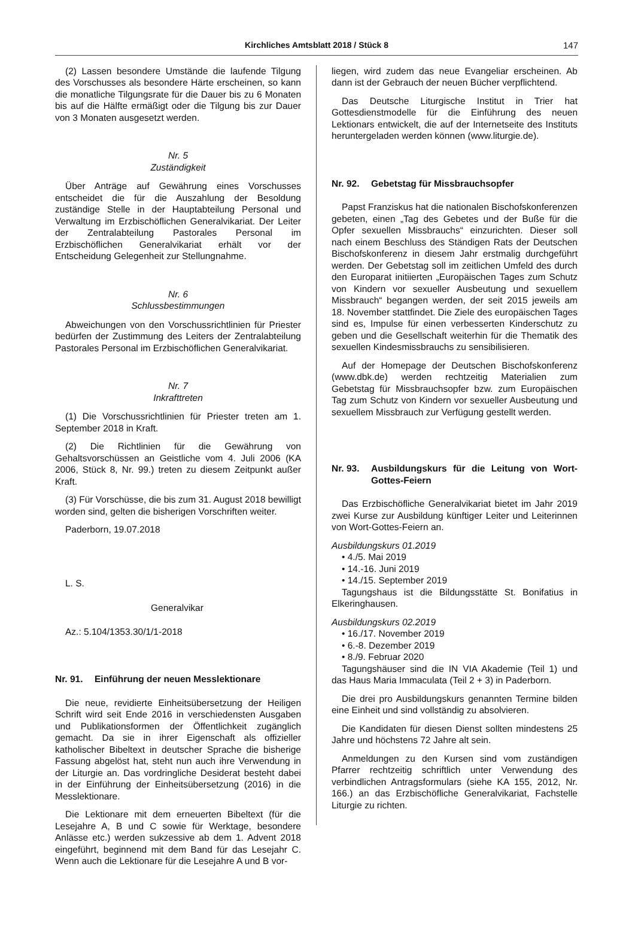Kirchliches Amtsblatt 2018 / Stück 8 147
(2) Lassen besondere Umstände die laufende Tilgung des Vorschusses als besondere Härte erscheinen, so kann die monatliche Tilgungsrate für die Dauer bis zu 6 Monaten bis auf die Hälfte ermäßigt oder die Tilgung bis zur Dauer von 3 Monaten ausgesetzt werden.
Nr. 5
Zuständigkeit
Über Anträge auf Gewährung eines Vorschusses entscheidet die für die Auszahlung der Besoldung zuständige Stelle in der Hauptabteilung Personal und Verwaltung im Erzbischöflichen Generalvikariat. Der Leiter der Zentralabteilung Pastorales Personal im Erzbischöflichen Generalvikariat erhält vor der Entscheidung Gelegenheit zur Stellungnahme.
Nr. 6
Schlussbestimmungen
Abweichungen von den Vorschussrichtlinien für Priester bedürfen der Zustimmung des Leiters der Zentralabteilung Pastorales Personal im Erzbischöflichen Generalvikariat.
Nr. 7
Inkrafttreten
(1) Die Vorschussrichtlinien für Priester treten am 1. September 2018 in Kraft.
(2) Die Richtlinien für die Gewährung von Gehaltsvorschüssen an Geistliche vom 4. Juli 2006 (KA 2006, Stück 8, Nr. 99.) treten zu diesem Zeitpunkt außer Kraft.
(3) Für Vorschüsse, die bis zum 31. August 2018 bewilligt worden sind, gelten die bisherigen Vorschriften weiter.
Paderborn, 19.07.2018
L. S.
Generalvikar
Az.: 5.104/1353.30/1/1-2018
Nr. 91. Einführung der neuen Messlektionare
Die neue, revidierte Einheitsübersetzung der Heiligen Schrift wird seit Ende 2016 in verschiedensten Ausgaben und Publikationsformen der Öffentlichkeit zugänglich gemacht. Da sie in ihrer Eigenschaft als offizieller katholischer Bibeltext in deutscher Sprache die bisherige Fassung abgelöst hat, steht nun auch ihre Verwendung in der Liturgie an. Das vordringliche Desiderat besteht dabei in der Einführung der Einheitsübersetzung (2016) in die Messlektionare.
Die Lektionare mit dem erneuerten Bibeltext (für die Lesejahre A, B und C sowie für Werktage, besondere Anlässe etc.) werden sukzessive ab dem 1. Advent 2018 eingeführt, beginnend mit dem Band für das Lesejahr C. Wenn auch die Lektionare für die Lesejahre A und B vor-
liegen, wird zudem das neue Evangeliar erscheinen. Ab dann ist der Gebrauch der neuen Bücher verpflichtend.
Das Deutsche Liturgische Institut in Trier hat Gottesdienstmodelle für die Einführung des neuen Lektionars entwickelt, die auf der Internetseite des Instituts heruntergeladen werden können (www.liturgie.de).
Nr. 92. Gebetstag für Missbrauchsopfer
Papst Franziskus hat die nationalen Bischofskonferenzen gebeten, einen „Tag des Gebetes und der Buße für die Opfer sexuellen Missbrauchs“ einzurichten. Dieser soll nach einem Beschluss des Ständigen Rats der Deutschen Bischofskonferenz in diesem Jahr erstmalig durchgeführt werden. Der Gebetstag soll im zeitlichen Umfeld des durch den Europarat initiierten „Europäischen Tages zum Schutz von Kindern vor sexueller Ausbeutung und sexuellem Missbrauch“ begangen werden, der seit 2015 jeweils am 18. November stattfindet. Die Ziele des europäischen Tages sind es, Impulse für einen verbesserten Kinderschutz zu geben und die Gesellschaft weiterhin für die Thematik des sexuellen Kindesmissbrauchs zu sensibilisieren.
Auf der Homepage der Deutschen Bischofskonferenz (www.dbk.de) werden rechtzeitig Materialien zum Gebetstag für Missbrauchsopfer bzw. zum Europäischen Tag zum Schutz von Kindern vor sexueller Ausbeutung und sexuellem Missbrauch zur Verfügung gestellt werden.
Nr. 93. Ausbildungskurs für die Leitung von Wort-Gottes-Feiern
Das Erzbischöfliche Generalvikariat bietet im Jahr 2019 zwei Kurse zur Ausbildung künftiger Leiter und Leiterinnen von Wort-Gottes-Feiern an.
Ausbildungskurs 01.2019
• 4./5. Mai 2019
• 14.-16. Juni 2019
• 14./15. September 2019
Tagungshaus ist die Bildungsstätte St. Bonifatius in Elkeringhausen.
Ausbildungskurs 02.2019
• 16./17. November 2019
• 6.-8. Dezember 2019
• 8./9. Februar 2020
Tagungshäuser sind die IN VIA Akademie (Teil 1) und das Haus Maria Immaculata (Teil 2 + 3) in Paderborn.
Die drei pro Ausbildungskurs genannten Termine bilden eine Einheit und sind vollständig zu absolvieren.
Die Kandidaten für diesen Dienst sollten mindestens 25 Jahre und höchstens 72 Jahre alt sein.
Anmeldungen zu den Kursen sind vom zuständigen Pfarrer rechtzeitig schriftlich unter Verwendung des verbindlichen Antragsformulars (siehe KA 155, 2012, Nr. 166.) an das Erzbischöfliche Generalvikariat, Fachstelle Liturgie zu richten.